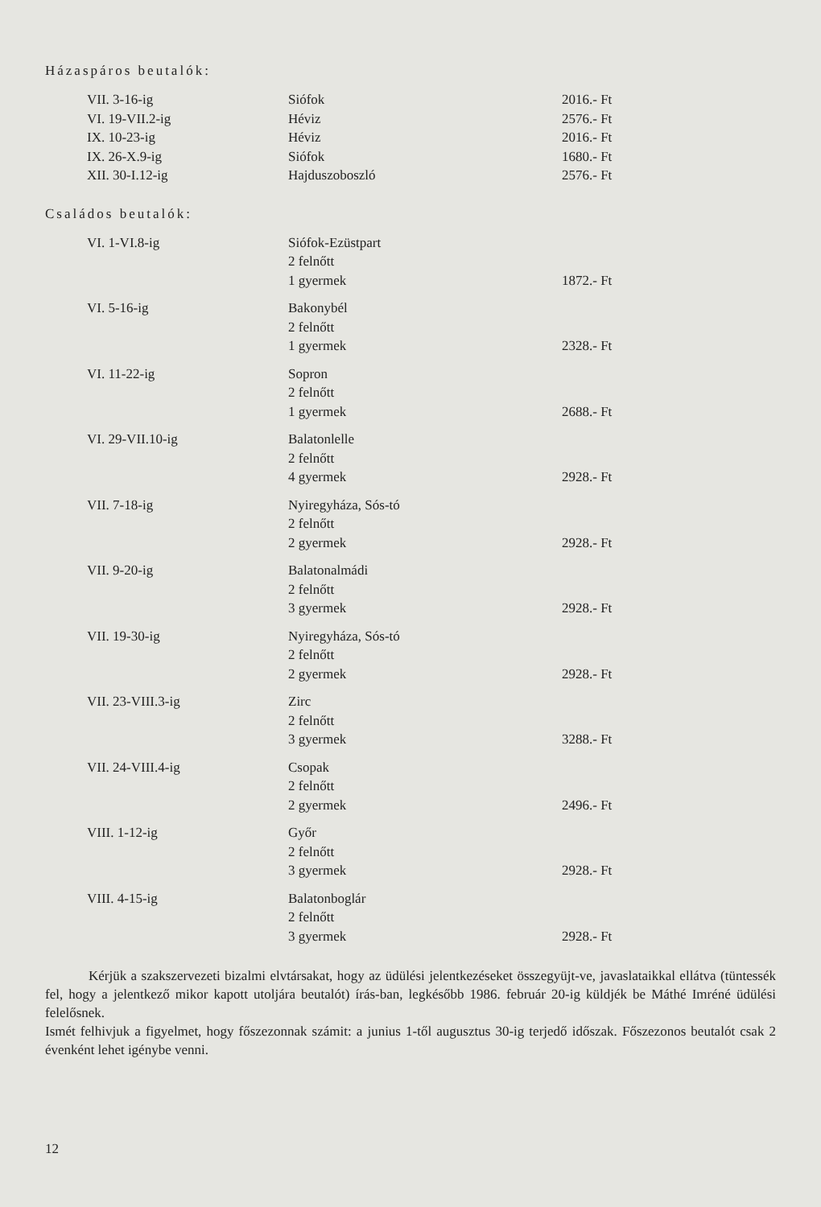Házaspáros beutalók:
| VII. 3-16-ig | Siófok | 2016.- Ft |
| VI. 19-VII.2-ig | Héviz | 2576.- Ft |
| IX. 10-23-ig | Héviz | 2016.- Ft |
| IX. 26-X.9-ig | Siófok | 1680.- Ft |
| XII. 30-I.12-ig | Hajduszoboszló | 2576.- Ft |
Családos beutalók:
| VI. 1-VI.8-ig | Siófok-Ezüstpart 2 felnőtt 1 gyermek | 1872.- Ft |
| VI. 5-16-ig | Bakonybél 2 felnőtt 1 gyermek | 2328.- Ft |
| VI. 11-22-ig | Sopron 2 felnőtt 1 gyermek | 2688.- Ft |
| VI. 29-VII.10-ig | Balatonlelle 2 felnőtt 4 gyermek | 2928.- Ft |
| VII. 7-18-ig | Nyiregyháza, Sós-tó 2 felnőtt 2 gyermek | 2928.- Ft |
| VII. 9-20-ig | Balatonalmádi 2 felnőtt 3 gyermek | 2928.- Ft |
| VII. 19-30-ig | Nyiregyháza, Sós-tó 2 felnőtt 2 gyermek | 2928.- Ft |
| VII. 23-VIII.3-ig | Zirc 2 felnőtt 3 gyermek | 3288.- Ft |
| VII. 24-VIII.4-ig | Csopak 2 felnőtt 2 gyermek | 2496.- Ft |
| VIII. 1-12-ig | Győr 2 felnőtt 3 gyermek | 2928.- Ft |
| VIII. 4-15-ig | Balatonboglár 2 felnőtt 3 gyermek | 2928.- Ft |
Kérjük a szakszervezeti bizalmi elvtársakat, hogy az üdülési jelentkezéseket összegyüjt-ve, javaslataikkal ellátva (tüntessék fel, hogy a jelentkező mikor kapott utoljára beutalót) írás-ban, legkésőbb 1986. február 20-ig küldjék be Máthé Imréné üdülési felelősnek.
Ismét felhivjuk a figyelmet, hogy főszezonnak számit: a junius 1-től augusztus 30-ig terjedő időszak. Főszezonos beutalót csak 2 évenként lehet igénybe venni.
12